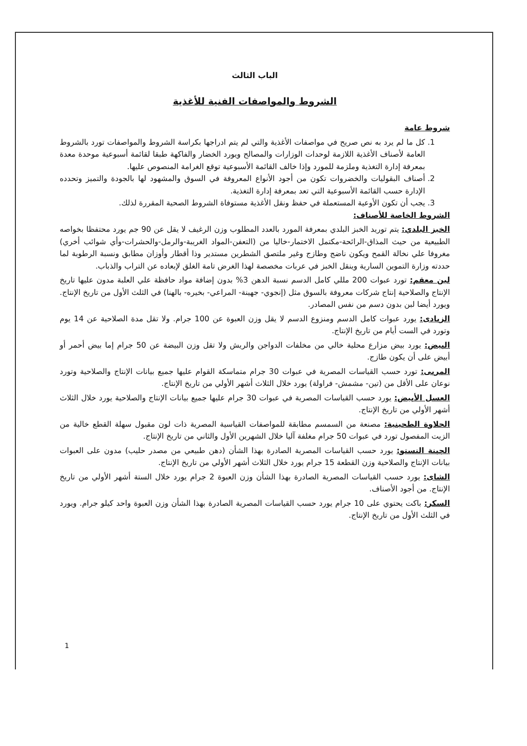الباب الثالث
الشروط والمواصفات الفنية للأغذية
شروط عامة
1. كل ما لم يرد به نص صريح في مواصفات الأغذية والتي لم يتم ادراجها بكراسة الشروط والمواصفات تورد بالشروط العامة لأصناف الأغذية اللازمة لوحدات الوزارات والمصالح ويورد الخضار والفاكهة طبقا لقائمة أسبوعية موحدة معدة بمعرفة إدارة التغذية وملزمة للمورد وإذا خالف القائمة الأسبوعية توقع الغرامة المنصوص عليها.
2. أصناف البقوليات والخضروات تكون من أجود الأنواع المعروفة في السوق والمشهود لها بالجودة والتميز وتحدده الإدارة حسب القائمة الأسبوعية التي تعد بمعرفة إدارة التغذية.
3. يجب أن تكون الأوعية المستعملة في حفظ ونقل الأغذية مستوفاة الشروط الصحية المقررة لذلك.
الشروط الخاصة للأصناف:
الخبز البلدي: يتم توريد الخبز البلدي بمعرفة المورد بالعدد المطلوب وزن الرغيف لا يقل عن 90 جم يورد محتفظا بخواصه الطبيعية من حيث المذاق-الرائحة-مكتمل الاختمار-خاليا من (التعفن-المواد الغريبة-والرمل-والحشرات-وأي شوائب أخري) مغروفا علي نخالة القمح ويكون ناضج وطازج وغير ملتصق الشطرين مستدير وذا أقطار وأوزان مطابق ونسبة الرطوبة لما حددته وزارة التموين السارية وينقل الخبز في عربات مخصصة لهذا الغرض تامة الغلق لإبعاده عن التراب والذباب.
لبن معقم: تورد عبوات 200 مللي كامل الدسم نسبة الدهن 3% بدون إضافة مواد حافظة علي العلبة مدون عليها تاريخ الإنتاج والصلاحية إنتاج شركات معروفة بالسوق مثل (إنجوي- جهينة- المراعي- بخيره- بالهنا) في الثلث الأول من تاريخ الإنتاج. ويورد أيضا لبن بدون دسم من نفس المصادر.
الزبادى: يورد عبوات كامل الدسم ومنزوع الدسم لا يقل وزن العبوة عن 100 جرام. ولا تقل مدة الصلاحية عن 14 يوم وتورد في الست أيام من تاريخ الإنتاج.
البيض: يورد بيض مزارع محلية خالي من مخلفات الدواجن والريش ولا تقل وزن البيضة عن 50 جرام إما بيض أحمر أو أبيض على أن يكون طازج.
المربى: تورد حسب القياسات المصرية في عبوات 30 جرام متماسكة القوام عليها جميع بيانات الإنتاج والصلاحية وتورد نوعان على الأقل من (تين- مشمش- فراولة) يورد خلال الثلاث أشهر الأولي من تاريخ الإنتاج.
العسل الأبيض: يورد حسب القياسات المصرية في عبوات 30 جرام عليها جميع بيانات الإنتاج والصلاحية يورد خلال الثلاث أشهر الأولي من تاريخ الإنتاج.
الحلاوة الطحينية: مصنعة من السمسم مطابقة للمواصفات القياسية المصرية ذات لون مقبول سهلة القطع خالية من الزيت المفصول تورد في عبوات 50 جرام مغلفة آليا خلال الشهرين الأول والثاني من تاريخ الإنتاج.
الجبنة النستو: يورد حسب القياسات المصرية الصادرة بهذا الشأن (دهن طبيعي من مصدر حليب) مدون على العبوات بيانات الإنتاج والصلاحية وزن القطعة 15 جرام يورد خلال الثلاث أشهر الأولي من تاريخ الإنتاج.
الشاى: يورد حسب القياسات المصرية الصادرة بهذا الشأن وزن العبوة 2 جرام يورد خلال الستة أشهر الأولي من تاريخ الإنتاج. من أجود الأصناف.
السكر: باكت يحتوي على 10 جرام يورد حسب القياسات المصرية الصادرة بهذا الشأن وزن العبوة واحد كيلو جرام. ويورد في الثلث الأول من تاريخ الإنتاج.
1